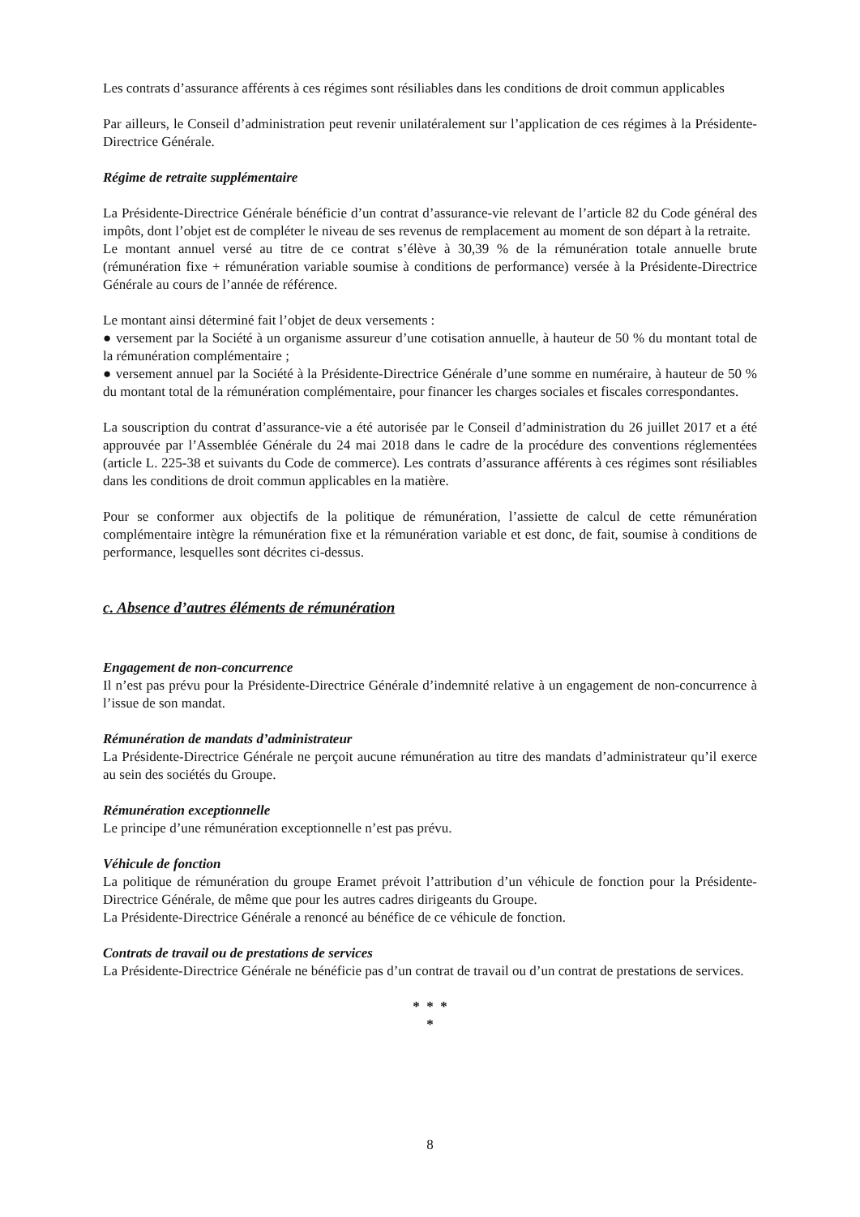Les contrats d’assurance afférents à ces régimes sont résiliables dans les conditions de droit commun applicables
Par ailleurs, le Conseil d’administration peut revenir unilatéralement sur l’application de ces régimes à la Présidente-Directrice Générale.
Régime de retraite supplémentaire
La Présidente-Directrice Générale bénéficie d’un contrat d’assurance-vie relevant de l’article 82 du Code général des impôts, dont l’objet est de compléter le niveau de ses revenus de remplacement au moment de son départ à la retraite.
Le montant annuel versé au titre de ce contrat s’élève à 30,39 % de la rémunération totale annuelle brute (rémunération fixe + rémunération variable soumise à conditions de performance) versée à la Présidente-Directrice Générale au cours de l’année de référence.
Le montant ainsi déterminé fait l’objet de deux versements :
● versement par la Société à un organisme assureur d’une cotisation annuelle, à hauteur de 50 % du montant total de la rémunération complémentaire ;
● versement annuel par la Société à la Présidente-Directrice Générale d’une somme en numéraire, à hauteur de 50 % du montant total de la rémunération complémentaire, pour financer les charges sociales et fiscales correspondantes.
La souscription du contrat d’assurance-vie a été autorisée par le Conseil d’administration du 26 juillet 2017 et a été approuvée par l’Assemblée Générale du 24 mai 2018 dans le cadre de la procédure des conventions réglementées (article L. 225-38 et suivants du Code de commerce). Les contrats d’assurance afférents à ces régimes sont résiliables dans les conditions de droit commun applicables en la matière.
Pour se conformer aux objectifs de la politique de rémunération, l’assiette de calcul de cette rémunération complémentaire intègre la rémunération fixe et la rémunération variable et est donc, de fait, soumise à conditions de performance, lesquelles sont décrites ci-dessus.
c. Absence d’autres éléments de rémunération
Engagement de non-concurrence
Il n’est pas prévu pour la Présidente-Directrice Générale d’indemnité relative à un engagement de non-concurrence à l’issue de son mandat.
Rémunération de mandats d’administrateur
La Présidente-Directrice Générale ne perçoit aucune rémunération au titre des mandats d’administrateur qu’il exerce au sein des sociétés du Groupe.
Rémunération exceptionnelle
Le principe d’une rémunération exceptionnelle n’est pas prévu.
Véhicule de fonction
La politique de rémunération du groupe Eramet prévoit l’attribution d’un véhicule de fonction pour la Présidente-Directrice Générale, de même que pour les autres cadres dirigeants du Groupe.
La Présidente-Directrice Générale a renoncé au bénéfice de ce véhicule de fonction.
Contrats de travail ou de prestations de services
La Présidente-Directrice Générale ne bénéficie pas d’un contrat de travail ou d’un contrat de prestations de services.
* * *
*
8